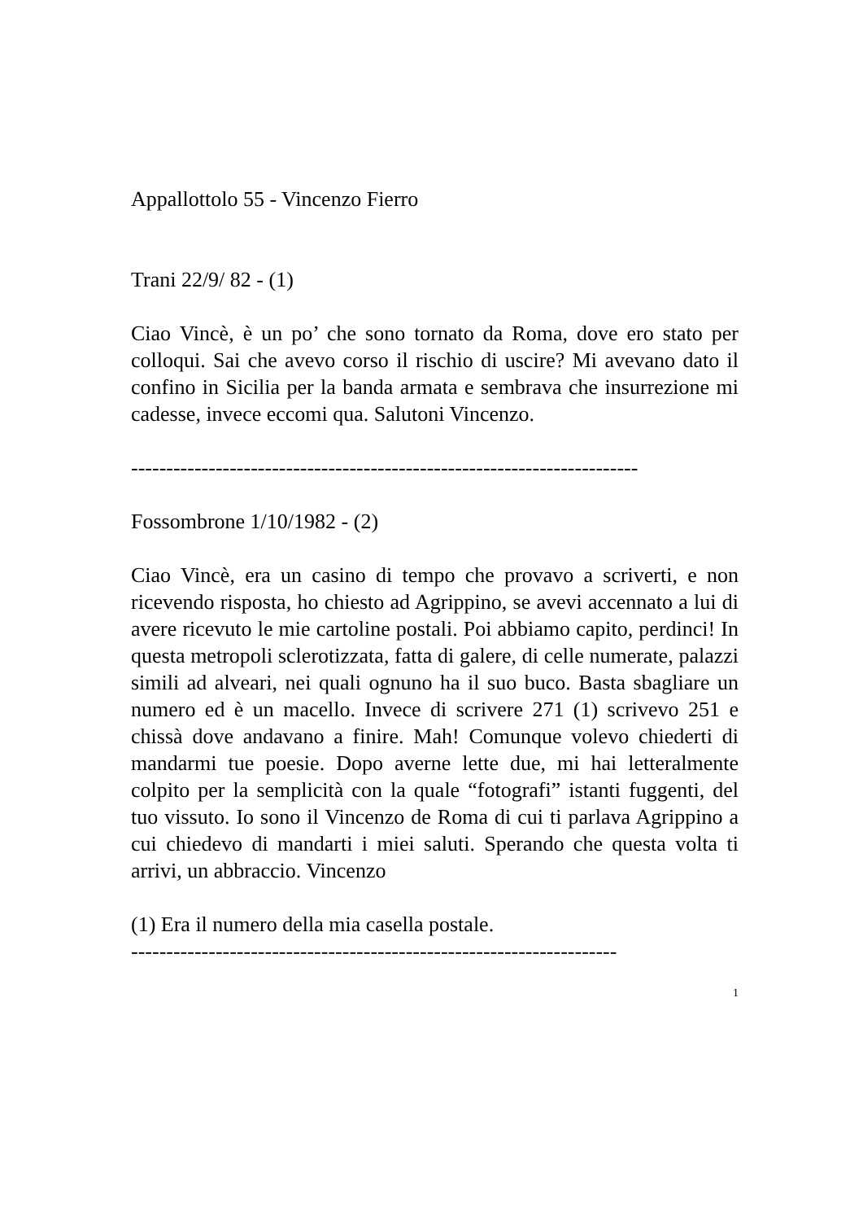Appallottolo 55 - Vincenzo Fierro
Trani 22/9/ 82 - (1)
Ciao Vincè, è un po’ che sono tornato da Roma, dove ero stato per colloqui. Sai che avevo corso il rischio di uscire? Mi avevano dato il confino in Sicilia per la banda armata e sembrava che insurrezione mi cadesse, invece eccomi qua. Salutoni Vincenzo.
------------------------------------------------------------------------
Fossombrone 1/10/1982 - (2)
Ciao Vincè, era un casino di tempo che provavo a scriverti, e non ricevendo risposta, ho chiesto ad Agrippino, se avevi accennato a lui di avere ricevuto le mie cartoline postali. Poi abbiamo capito, perdinci! In questa metropoli sclerotizzata, fatta di galere, di celle numerate, palazzi simili ad alveari, nei quali ognuno ha il suo buco. Basta sbagliare un numero ed è un macello. Invece di scrivere 271 (1) scrivevo 251 e chissà dove andavano a finire. Mah! Comunque volevo chiederti di mandarmi tue poesie. Dopo averne lette due, mi hai letteralmente colpito per la semplicità con la quale “fotografi” istanti fuggenti, del tuo vissuto. Io sono il Vincenzo de Roma di cui ti parlava Agrippino a cui chiedevo di mandarti i miei saluti. Sperando che questa volta ti arrivi, un abbraccio. Vincenzo
(1) Era il numero della mia casella postale.
---------------------------------------------------------------------
1